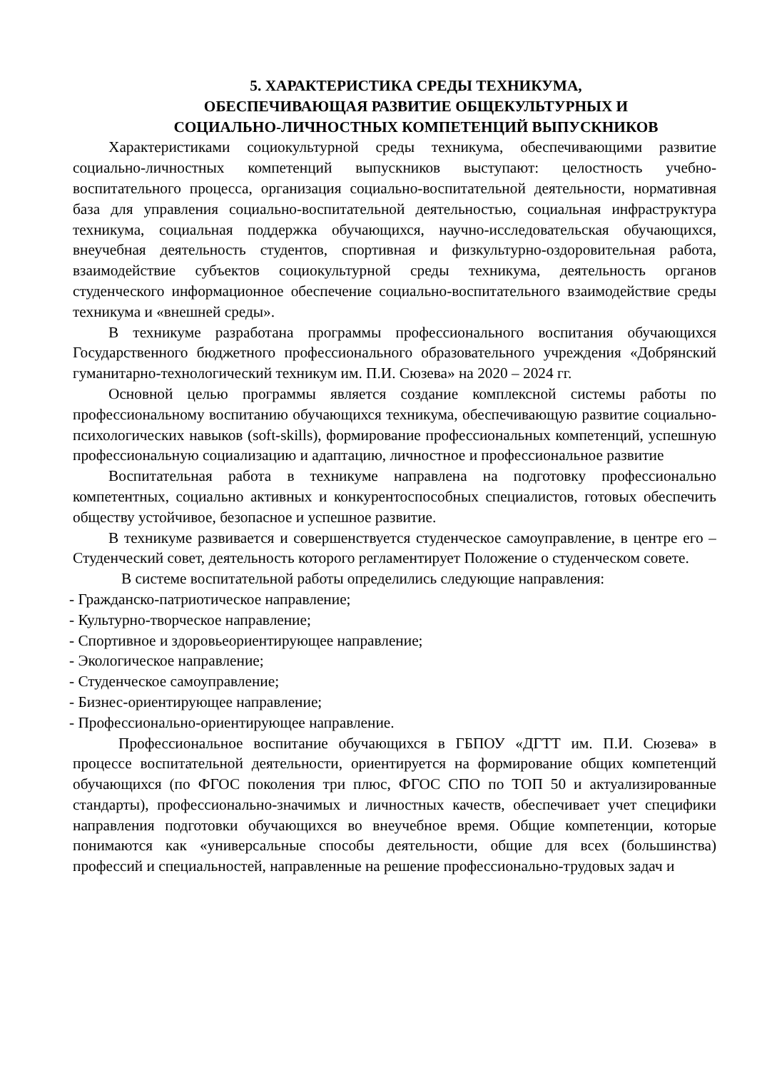5. ХАРАКТЕРИСТИКА СРЕДЫ ТЕХНИКУМА,
ОБЕСПЕЧИВАЮЩАЯ РАЗВИТИЕ ОБЩЕКУЛЬТУРНЫХ И
СОЦИАЛЬНО-ЛИЧНОСТНЫХ КОМПЕТЕНЦИЙ ВЫПУСКНИКОВ
Характеристиками социокультурной среды техникума, обеспечивающими развитие социально-личностных компетенций выпускников выступают: целостность учебно- воспитательного процесса, организация социально-воспитательной деятельности, нормативная база для управления социально-воспитательной деятельностью, социальная инфраструктура техникума, социальная поддержка обучающихся, научно-исследовательская обучающихся, внеучебная деятельность студентов, спортивная и физкультурно-оздоровительная работа, взаимодействие субъектов социокультурной среды техникума, деятельность органов студенческого информационное обеспечение социально-воспитательного взаимодействие среды техникума и «внешней среды».
В техникуме разработана программы профессионального воспитания обучающихся Государственного бюджетного профессионального образовательного учреждения «Добрянский гуманитарно-технологический техникум им. П.И. Сюзева» на 2020 – 2024 гг.
Основной целью программы является создание комплексной системы работы по профессиональному воспитанию обучающихся техникума, обеспечивающую развитие социально-психологических навыков (soft-skills), формирование профессиональных компетенций, успешную профессиональную социализацию и адаптацию, личностное и профессиональное развитие
Воспитательная работа в техникуме направлена на подготовку профессионально компетентных, социально активных и конкурентоспособных специалистов, готовых обеспечить обществу устойчивое, безопасное и успешное развитие.
В техникуме развивается и совершенствуется студенческое самоуправление, в центре его – Студенческий совет, деятельность которого регламентирует Положение о студенческом совете.
В системе воспитательной работы определились следующие направления:
- Гражданско-патриотическое направление;
- Культурно-творческое направление;
- Спортивное и здоровьеориентирующее направление;
- Экологическое направление;
- Студенческое самоуправление;
- Бизнес-ориентирующее направление;
- Профессионально-ориентирующее направление.
Профессиональное воспитание обучающихся в ГБПОУ «ДГТТ им. П.И. Сюзева» в процессе воспитательной деятельности, ориентируется на формирование общих компетенций обучающихся (по ФГОС поколения три плюс, ФГОС СПО по ТОП 50 и актуализированные стандарты), профессионально-значимых и личностных качеств, обеспечивает учет специфики направления подготовки обучающихся во внеучебное время. Общие компетенции, которые понимаются как «универсальные способы деятельности, общие для всех (большинства) профессий и специальностей, направленные на решение профессионально-трудовых задач и